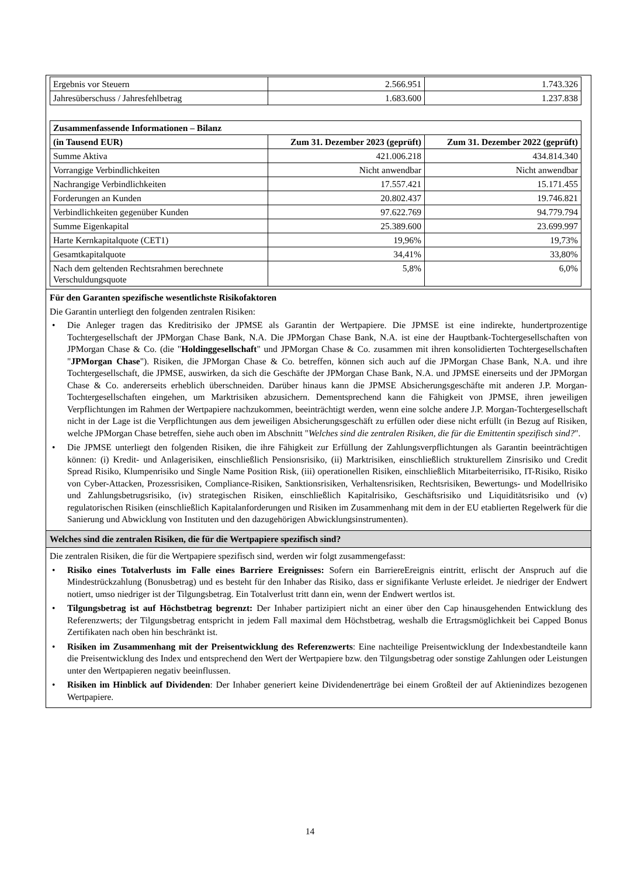| Ergebnis vor Steuern | 2.566.951 | 1.743.326 |
| Jahresüberschuss / Jahresfehlbetrag | 1.683.600 | 1.237.838 |
| Zusammenfassende Informationen – Bilanz | | |
| (in Tausend EUR) | Zum 31. Dezember 2023 (geprüft) | Zum 31. Dezember 2022 (geprüft) |
| Summe Aktiva | 421.006.218 | 434.814.340 |
| Vorrangige Verbindlichkeiten | Nicht anwendbar | Nicht anwendbar |
| Nachrangige Verbindlichkeiten | 17.557.421 | 15.171.455 |
| Forderungen an Kunden | 20.802.437 | 19.746.821 |
| Verbindlichkeiten gegenüber Kunden | 97.622.769 | 94.779.794 |
| Summe Eigenkapital | 25.389.600 | 23.699.997 |
| Harte Kernkapitalquote (CET1) | 19,96% | 19,73% |
| Gesamtkapitalquote | 34,41% | 33,80% |
| Nach dem geltenden Rechtsrahmen berechnete Verschuldungsquote | 5,8% | 6,0% |
Für den Garanten spezifische wesentlichste Risikofaktoren
Die Garantin unterliegt den folgenden zentralen Risiken:
• Die Anleger tragen das Kreditrisiko der JPMSE als Garantin der Wertpapiere. Die JPMSE ist eine indirekte, hundertprozentige Tochtergesellschaft der JPMorgan Chase Bank, N.A. Die JPMorgan Chase Bank, N.A. ist eine der Hauptbank-Tochtergesellschaften von JPMorgan Chase & Co. (die "Holdinggesellschaft" und JPMorgan Chase & Co. zusammen mit ihren konsolidierten Tochtergesellschaften "JPMorgan Chase"). Risiken, die JPMorgan Chase & Co. betreffen, können sich auch auf die JPMorgan Chase Bank, N.A. und ihre Tochtergesellschaft, die JPMSE, auswirken, da sich die Geschäfte der JPMorgan Chase Bank, N.A. und JPMSE einerseits und der JPMorgan Chase & Co. andererseits erheblich überschneiden. Darüber hinaus kann die JPMSE Absicherungsgeschäfte mit anderen J.P. Morgan-Tochtergesellschaften eingehen, um Marktrisiken abzusichern. Dementsprechend kann die Fähigkeit von JPMSE, ihren jeweiligen Verpflichtungen im Rahmen der Wertpapiere nachzukommen, beeinträchtigt werden, wenn eine solche andere J.P. Morgan-Tochtergesellschaft nicht in der Lage ist die Verpflichtungen aus dem jeweiligen Absicherungsgeschäft zu erfüllen oder diese nicht erfüllt (in Bezug auf Risiken, welche JPMorgan Chase betreffen, siehe auch oben im Abschnitt "Welches sind die zentralen Risiken, die für die Emittentin spezifisch sind?".
• Die JPMSE unterliegt den folgenden Risiken, die ihre Fähigkeit zur Erfüllung der Zahlungsverpflichtungen als Garantin beeinträchtigen können: (i) Kredit- und Anlagerisiken, einschließlich Pensionsrisiko, (ii) Marktrisiken, einschließlich strukturellem Zinsrisiko und Credit Spread Risiko, Klumpenrisiko und Single Name Position Risk, (iii) operationellen Risiken, einschließlich Mitarbeiterrisiko, IT-Risiko, Risiko von Cyber-Attacken, Prozessrisiken, Compliance-Risiken, Sanktionsrisiken, Verhaltensrisiken, Rechtsrisiken, Bewertungs- und Modellrisiko und Zahlungsbetrugsrisiko, (iv) strategischen Risiken, einschließlich Kapitalrisiko, Geschäftsrisiko und Liquiditätsrisiko und (v) regulatorischen Risiken (einschließlich Kapitalanforderungen und Risiken im Zusammenhang mit dem in der EU etablierten Regelwerk für die Sanierung und Abwicklung von Instituten und den dazugehörigen Abwicklungsinstrumenten).
Welches sind die zentralen Risiken, die für die Wertpapiere spezifisch sind?
Die zentralen Risiken, die für die Wertpapiere spezifisch sind, werden wir folgt zusammengefasst:
• Risiko eines Totalverlusts im Falle eines Barriere Ereignisses: Sofern ein BarriereEreignis eintritt, erlischt der Anspruch auf die Mindestrückzahlung (Bonusbetrag) und es besteht für den Inhaber das Risiko, dass er signifikante Verluste erleidet. Je niedriger der Endwert notiert, umso niedriger ist der Tilgungsbetrag. Ein Totalverlust tritt dann ein, wenn der Endwert wertlos ist.
• Tilgungsbetrag ist auf Höchstbetrag begrenzt: Der Inhaber partizipiert nicht an einer über den Cap hinausgehenden Entwicklung des Referenzwerts; der Tilgungsbetrag entspricht in jedem Fall maximal dem Höchstbetrag, weshalb die Ertragsmöglichkeit bei Capped Bonus Zertifikaten nach oben hin beschränkt ist.
• Risiken im Zusammenhang mit der Preisentwicklung des Referenzwerts: Eine nachteilige Preisentwicklung der Indexbestandteile kann die Preisentwicklung des Index und entsprechend den Wert der Wertpapiere bzw. den Tilgungsbetrag oder sonstige Zahlungen oder Leistungen unter den Wertpapieren negativ beeinflussen.
• Risiken im Hinblick auf Dividenden: Der Inhaber generiert keine Dividendenerträge bei einem Großteil der auf Aktienindizes bezogenen Wertpapiere.
14